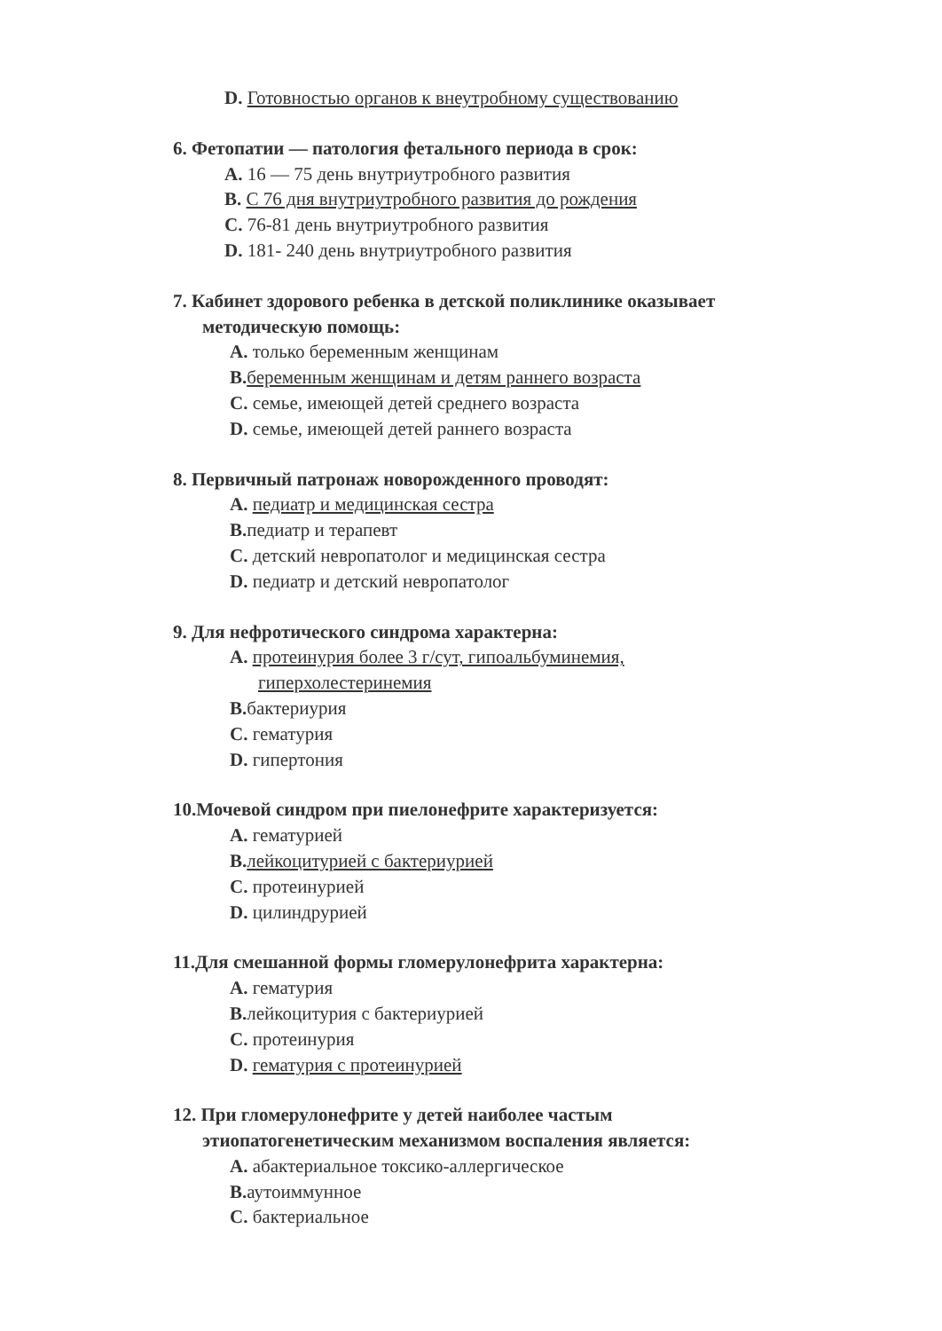D. Готовностью органов к внеутробному существованию
6. Фетопатии — патология фетального периода в срок:
A. 16 — 75 день внутриутробного развития
B. С 76 дня внутриутробного развития до рождения
C. 76-81 день внутриутробного развития
D. 181- 240 день внутриутробного развития
7. Кабинет здорового ребенка в детской поликлинике оказывает
методическую помощь:
A. только беременным женщинам
B. беременным женщинам и детям раннего возраста
C. семье, имеющей детей среднего возраста
D. семье, имеющей детей раннего возраста
8. Первичный патронаж новорожденного проводят:
A. педиатр и медицинская сестра
B. педиатр и терапевт
C. детский невропатолог и медицинская сестра
D. педиатр и детский невропатолог
9. Для нефротического синдрома характерна:
A. протеинурия более 3 г/сут, гипоальбуминемия,
гиперхолестеринемия
B. бактериурия
C. гематурия
D. гипертония
10.Мочевой синдром при пиелонефрите характеризуется:
A. гематурией
B. лейкоцитурией с бактериурией
C. протеинурией
D. цилиндрурией
11.Для смешанной формы гломерулонефрита характерна:
A. гематурия
B. лейкоцитурия с бактериурией
C. протеинурия
D. гематурия с протеинурией
12. При гломерулонефрите у детей наиболее частым
этиопатогенетическим механизмом воспаления является:
A. абактериальное токсико-аллергическое
B. аутоиммунное
C. бактериальное